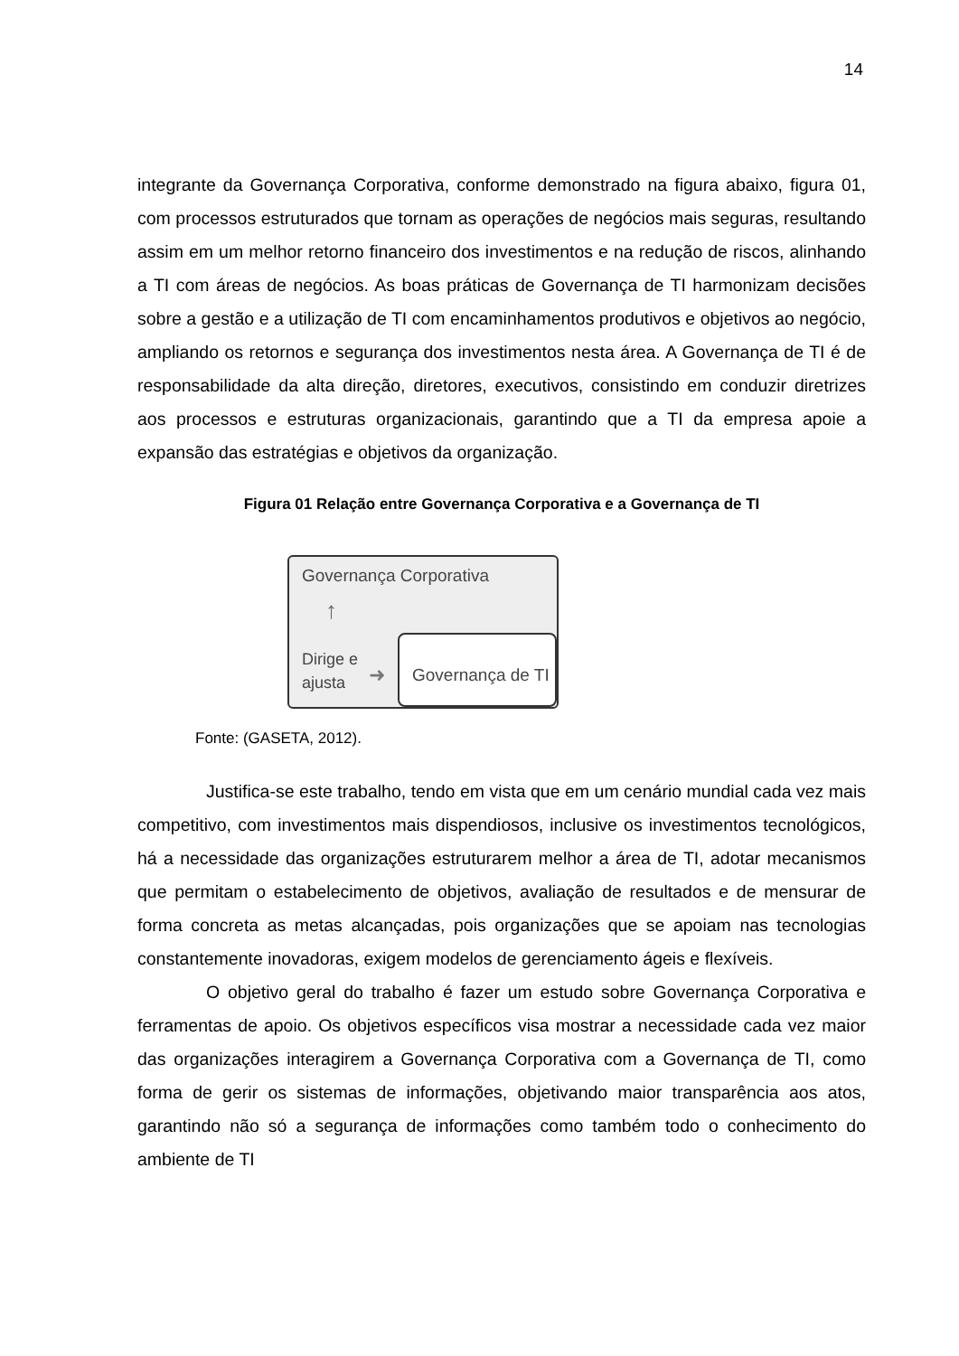14
integrante da Governança Corporativa, conforme demonstrado na figura abaixo, figura 01, com processos estruturados que tornam as operações de negócios mais seguras, resultando assim em um melhor retorno financeiro dos investimentos e na redução de riscos, alinhando a TI com áreas de negócios. As boas práticas de Governança de TI harmonizam decisões sobre a gestão e a utilização de TI com encaminhamentos produtivos e objetivos ao negócio, ampliando os retornos e segurança dos investimentos nesta área. A Governança de TI é de responsabilidade da alta direção, diretores, executivos, consistindo em conduzir diretrizes aos processos e estruturas organizacionais, garantindo que a TI da empresa apoie a expansão das estratégias e objetivos da organização.
Figura 01 Relação entre Governança Corporativa e a Governança de TI
Governança Corporativa
↑
Dirige e
ajusta
➜
Governança de TI
Fonte: (GASETA, 2012).
Justifica-se este trabalho, tendo em vista que em um cenário mundial cada vez mais competitivo, com investimentos mais dispendiosos, inclusive os investimentos tecnológicos, há a necessidade das organizações estruturarem melhor a área de TI, adotar mecanismos que permitam o estabelecimento de objetivos, avaliação de resultados e de mensurar de forma concreta as metas alcançadas, pois organizações que se apoiam nas tecnologias constantemente inovadoras, exigem modelos de gerenciamento ágeis e flexíveis.
O objetivo geral do trabalho é fazer um estudo sobre Governança Corporativa e ferramentas de apoio. Os objetivos específicos visa mostrar a necessidade cada vez maior das organizações interagirem a Governança Corporativa com a Governança de TI, como forma de gerir os sistemas de informações, objetivando maior transparência aos atos, garantindo não só a segurança de informações como também todo o conhecimento do ambiente de TI